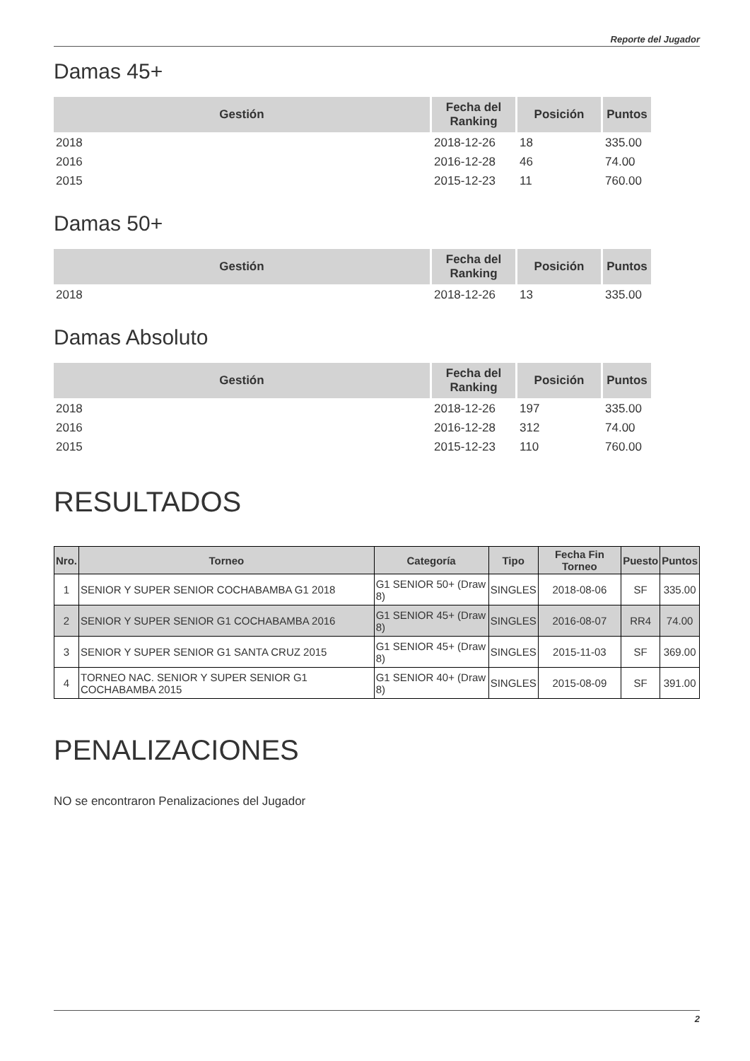Reporte del Jugador
Damas 45+
| Gestión | Fecha del Ranking | Posición | Puntos |
| --- | --- | --- | --- |
| 2018 | 2018-12-26 | 18 | 335.00 |
| 2016 | 2016-12-28 | 46 | 74.00 |
| 2015 | 2015-12-23 | 11 | 760.00 |
Damas 50+
| Gestión | Fecha del Ranking | Posición | Puntos |
| --- | --- | --- | --- |
| 2018 | 2018-12-26 | 13 | 335.00 |
Damas Absoluto
| Gestión | Fecha del Ranking | Posición | Puntos |
| --- | --- | --- | --- |
| 2018 | 2018-12-26 | 197 | 335.00 |
| 2016 | 2016-12-28 | 312 | 74.00 |
| 2015 | 2015-12-23 | 110 | 760.00 |
RESULTADOS
| Nro. | Torneo | Categoría | Tipo | Fecha Fin Torneo | Puesto | Puntos |
| --- | --- | --- | --- | --- | --- | --- |
| 1 | SENIOR Y SUPER SENIOR COCHABAMBA G1 2018 | G1 SENIOR 50+ (Draw 8) | SINGLES | 2018-08-06 | SF | 335.00 |
| 2 | SENIOR Y SUPER SENIOR G1 COCHABAMBA 2016 | G1 SENIOR 45+ (Draw 8) | SINGLES | 2016-08-07 | RR4 | 74.00 |
| 3 | SENIOR Y SUPER SENIOR G1 SANTA CRUZ 2015 | G1 SENIOR 45+ (Draw 8) | SINGLES | 2015-11-03 | SF | 369.00 |
| 4 | TORNEO NAC. SENIOR Y SUPER SENIOR G1 COCHABAMBA 2015 | G1 SENIOR 40+ (Draw 8) | SINGLES | 2015-08-09 | SF | 391.00 |
PENALIZACIONES
NO se encontraron Penalizaciones del Jugador
2